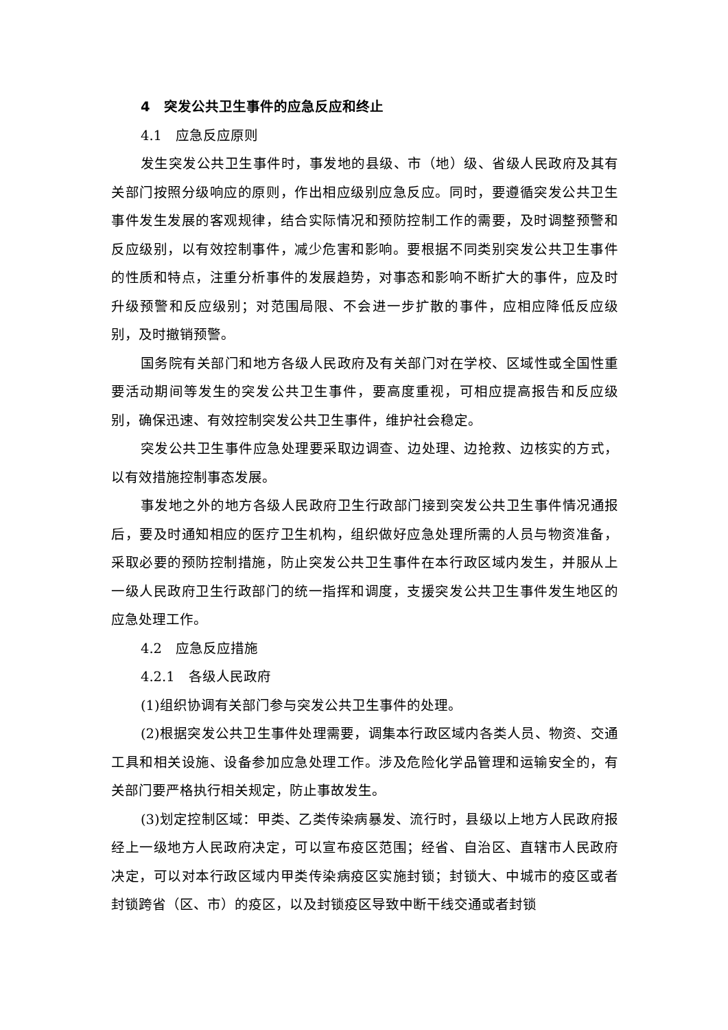4　突发公共卫生事件的应急反应和终止
4.1　应急反应原则
发生突发公共卫生事件时，事发地的县级、市（地）级、省级人民政府及其有关部门按照分级响应的原则，作出相应级别应急反应。同时，要遵循突发公共卫生事件发生发展的客观规律，结合实际情况和预防控制工作的需要，及时调整预警和反应级别，以有效控制事件，减少危害和影响。要根据不同类别突发公共卫生事件的性质和特点，注重分析事件的发展趋势，对事态和影响不断扩大的事件，应及时升级预警和反应级别；对范围局限、不会进一步扩散的事件，应相应降低反应级别，及时撤销预警。
国务院有关部门和地方各级人民政府及有关部门对在学校、区域性或全国性重要活动期间等发生的突发公共卫生事件，要高度重视，可相应提高报告和反应级别，确保迅速、有效控制突发公共卫生事件，维护社会稳定。
突发公共卫生事件应急处理要采取边调查、边处理、边抢救、边核实的方式，以有效措施控制事态发展。
事发地之外的地方各级人民政府卫生行政部门接到突发公共卫生事件情况通报后，要及时通知相应的医疗卫生机构，组织做好应急处理所需的人员与物资准备，采取必要的预防控制措施，防止突发公共卫生事件在本行政区域内发生，并服从上一级人民政府卫生行政部门的统一指挥和调度，支援突发公共卫生事件发生地区的应急处理工作。
4.2　应急反应措施
4.2.1　各级人民政府
(1)组织协调有关部门参与突发公共卫生事件的处理。
(2)根据突发公共卫生事件处理需要，调集本行政区域内各类人员、物资、交通工具和相关设施、设备参加应急处理工作。涉及危险化学品管理和运输安全的，有关部门要严格执行相关规定，防止事故发生。
(3)划定控制区域：甲类、乙类传染病暴发、流行时，县级以上地方人民政府报经上一级地方人民政府决定，可以宣布疫区范围；经省、自治区、直辖市人民政府决定，可以对本行政区域内甲类传染病疫区实施封锁；封锁大、中城市的疫区或者封锁跨省（区、市）的疫区，以及封锁疫区导致中断干线交通或者封锁